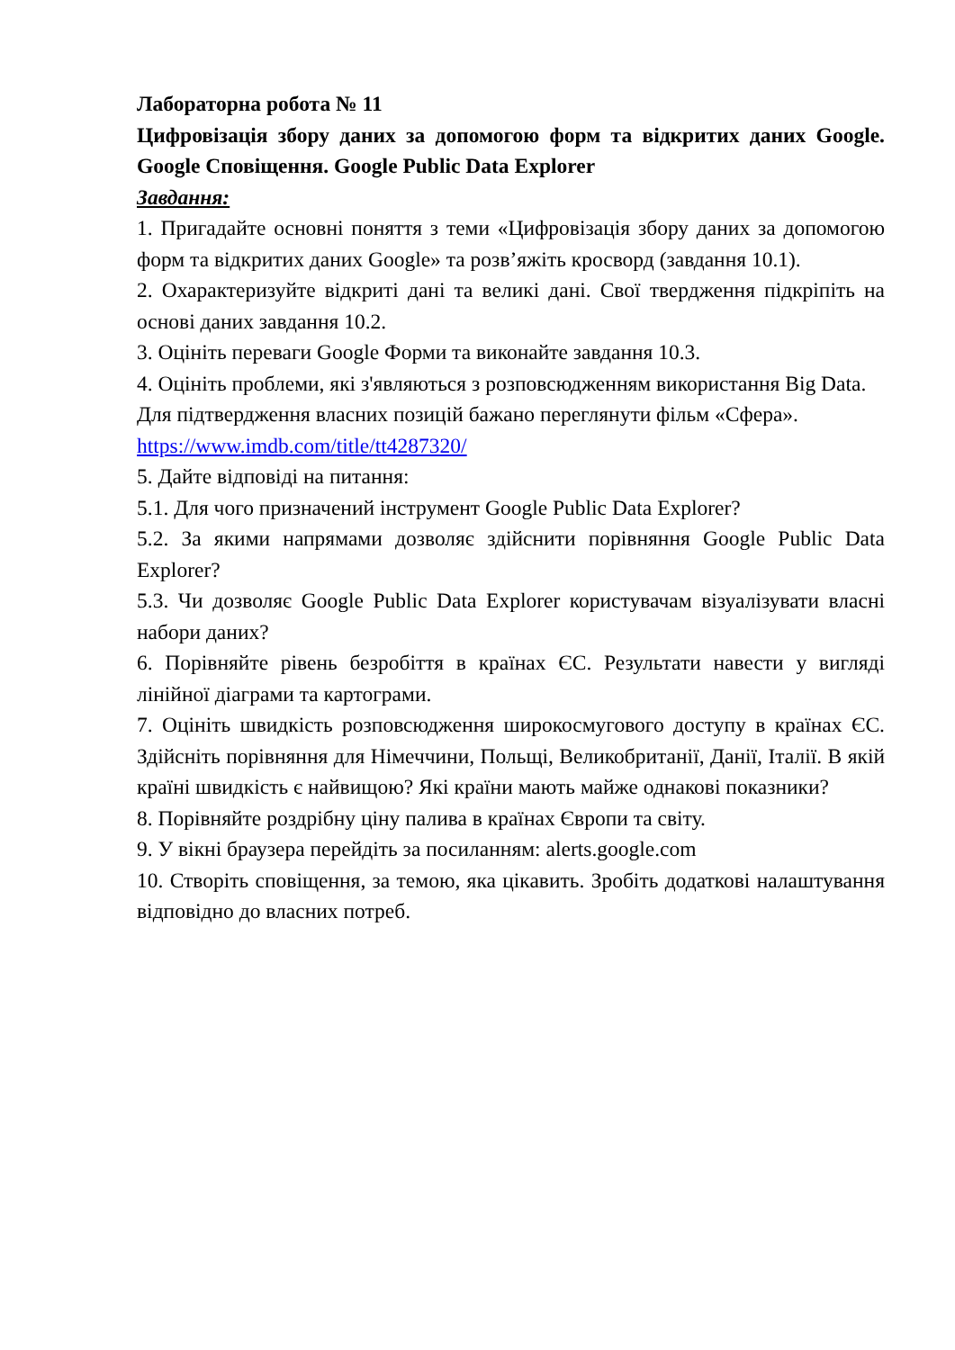Лабораторна робота № 11
Цифровізація збору даних за допомогою форм та відкритих даних Google. Google Сповіщення. Google Public Data Explorer
Завдання:
1. Пригадайте основні поняття з теми «Цифровізація збору даних за допомогою форм та відкритих даних Google» та розв’яжіть кросворд (завдання 10.1).
2. Охарактеризуйте відкриті дані та великі дані. Свої твердження підкріпіть на основі даних завдання 10.2.
3. Оцініть переваги Google Форми та виконайте завдання 10.3.
4. Оцініть проблеми, які з'являються з розповсюдженням використання Big Data.
Для підтвердження власних позицій бажано переглянути фільм «Сфера».
https://www.imdb.com/title/tt4287320/
5. Дайте відповіді на питання:
5.1. Для чого призначений інструмент Google Public Data Explorer?
5.2. За якими напрямами дозволяє здійснити порівняння Google Public Data Explorer?
5.3. Чи дозволяє Google Public Data Explorer користувачам візуалізувати власні набори даних?
6. Порівняйте рівень безробіття в країнах ЄС. Результати навести у вигляді лінійної діаграми та картограми.
7. Оцініть швидкість розповсюдження широкосмугового доступу в країнах ЄС. Здійсніть порівняння для Німеччини, Польщі, Великобританії, Данії, Італії. В якій країні швидкість є найвищою? Які країни мають майже однакові показники?
8. Порівняйте роздрібну ціну палива в країнах Європи та світу.
9. У вікні браузера перейдіть за посиланням: alerts.google.com
10. Створіть сповіщення, за темою, яка цікавить. Зробіть додаткові налаштування відповідно до власних потреб.